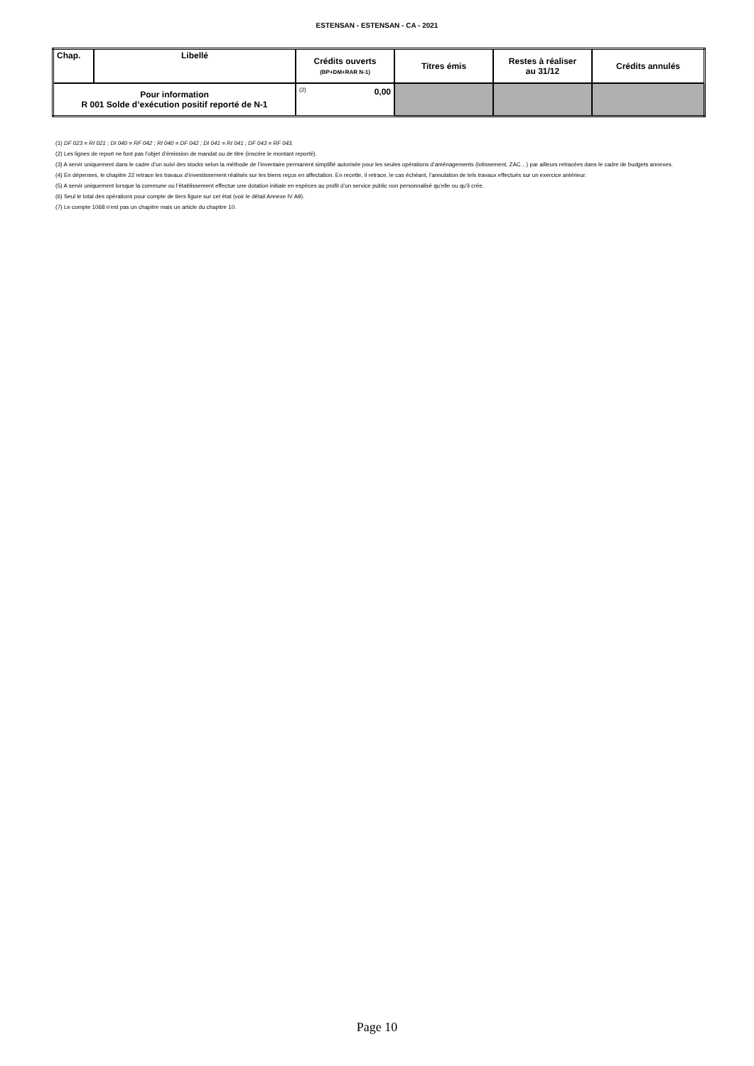ESTENSAN - ESTENSAN - CA - 2021
| Chap. | Libellé | Crédits ouverts (BP+DM+RAR N-1) | Titres émis | Restes à réaliser au 31/12 | Crédits annulés |
| --- | --- | --- | --- | --- | --- |
| Pour information R 001 Solde d’exécution positif reporté de N-1 | | (2) 0,00 | | | |
(1) DF 023 = RI 021 ; DI 040 = RF 042 ; RI 040 = DF 042 ; DI 041 = RI 041 ; DF 043 = RF 043.
(2) Les lignes de report ne font pas l’objet d’émission de mandat ou de titre (inscrire le montant reporté).
(3) A servir uniquement dans le cadre d’un suivi des stocks selon la méthode de l’inventaire permanent simplifié autorisée pour les seules opérations d’aménagements (lotissement, ZAC…) par ailleurs retracées dans le cadre de budgets annexes.
(4) En dépenses, le chapitre 22 retrace les travaux d’investissement réalisés sur les biens reçus en affectation. En recette, il retrace, le cas échéant, l’annulation de tels travaux effectués sur un exercice antérieur.
(5) A servir uniquement lorsque la commune ou l’établissement effectue une dotation initiale en espèces au profit d’un service public non personnalisé qu’elle ou qu’il crée.
(6) Seul le total des opérations pour compte de tiers figure sur cet état (voir le détail Annexe IV A9).
(7) Le compte 1068 n’est pas un chapitre mais un article du chapitre 10.
Page 10